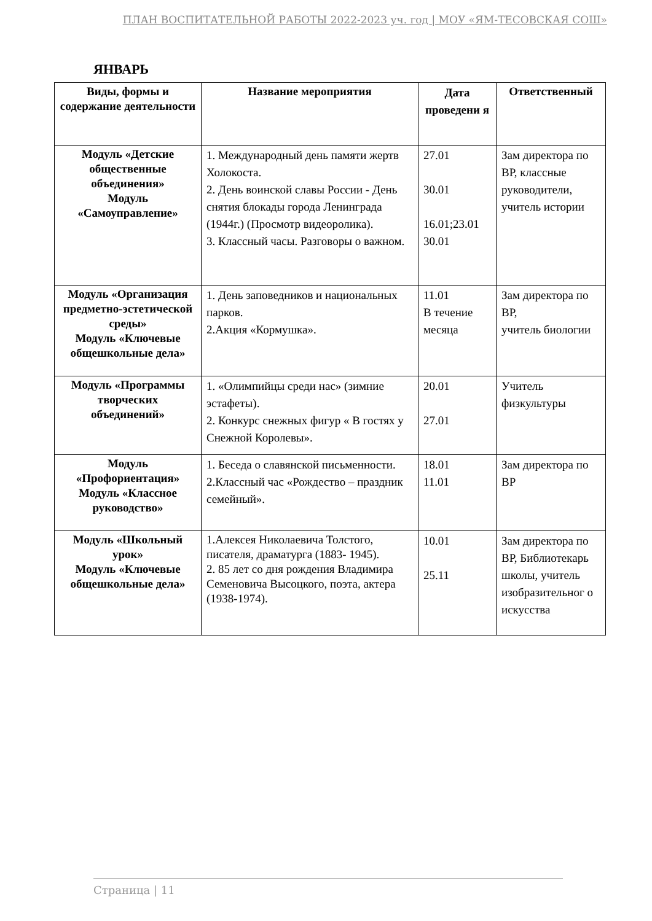ПЛАН ВОСПИТАТЕЛЬНОЙ РАБОТЫ 2022-2023 уч. год | МОУ «ЯМ-ТЕСОВСКАЯ СОШ»
ЯНВАРЬ
| Виды, формы и содержание деятельности | Название мероприятия | Дата проведени я | Ответственный |
| --- | --- | --- | --- |
| Модуль «Детские общественные объединения» Модуль «Самоуправление» | 1. Международный день памяти жертв Холокоста. 2. День воинской славы России - День снятия блокады города Ленинграда (1944г.) (Просмотр видеоролика). 3. Классный часы. Разговоры о важном. | 27.01 30.01 16.01;23.01 30.01 | Зам директора по ВР, классные руководители, учитель истории |
| Модуль «Организация предметно-эстетической среды» Модуль «Ключевые общешкольные дела» | 1. День заповедников и национальных парков. 2.Акция «Кормушка». | 11.01 В течение месяца | Зам директора по ВР, учитель биологии |
| Модуль «Программы творческих объединений» | 1. «Олимпийцы среди нас» (зимние эстафеты). 2. Конкурс снежных фигур « В гостях у Снежной Королевы». | 20.01 27.01 | Учитель физкультуры |
| Модуль «Профориентация» Модуль «Классное руководство» | 1. Беседа о славянской письменности. 2.Классный час «Рождество – праздник семейный». | 18.01 11.01 | Зам директора по ВР |
| Модуль «Школьный урок» Модуль «Ключевые общешкольные дела» | 1.Алексея Николаевича Толстого, писателя, драматурга (1883- 1945). 2. 85 лет со дня рождения Владимира Семеновича Высоцкого, поэта, актера (1938-1974). | 10.01 25.11 | Зам директора по ВР, Библиотекарь школы, учитель изобразительног о искусства |
Страница | 11